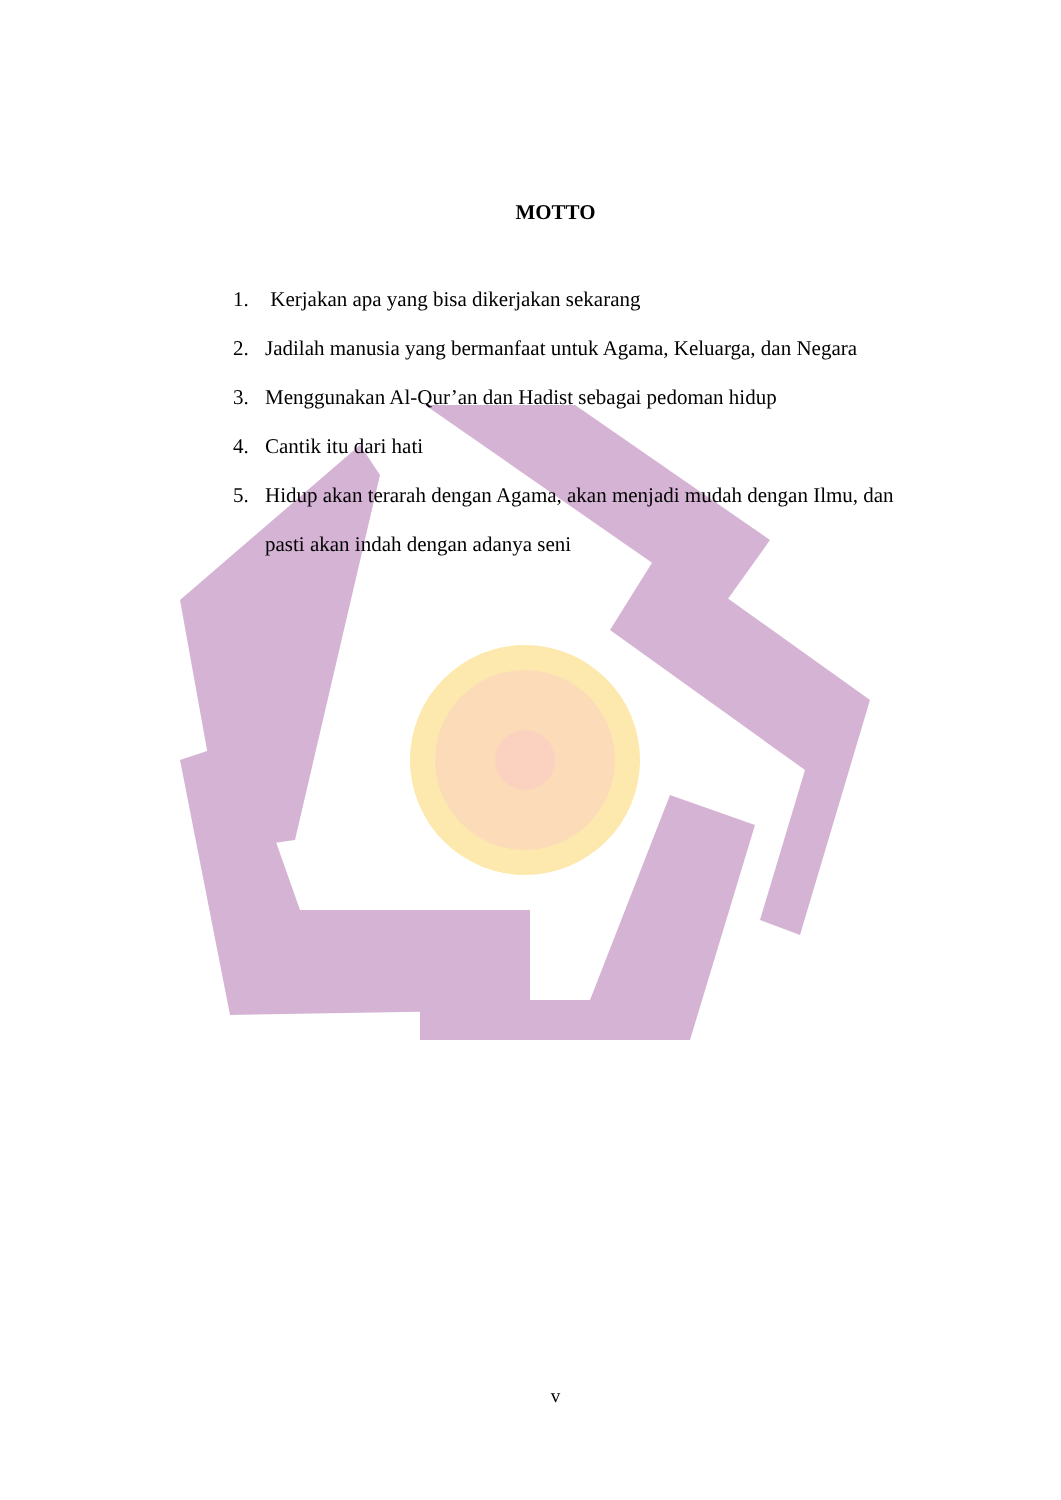MOTTO
1. Kerjakan apa yang bisa dikerjakan sekarang
2. Jadilah manusia yang bermanfaat untuk Agama, Keluarga, dan Negara
3. Menggunakan Al-Qur’an dan Hadist sebagai pedoman hidup
4. Cantik itu dari hati
5. Hidup akan terarah dengan Agama, akan menjadi mudah dengan Ilmu, dan pasti akan indah dengan adanya seni
v